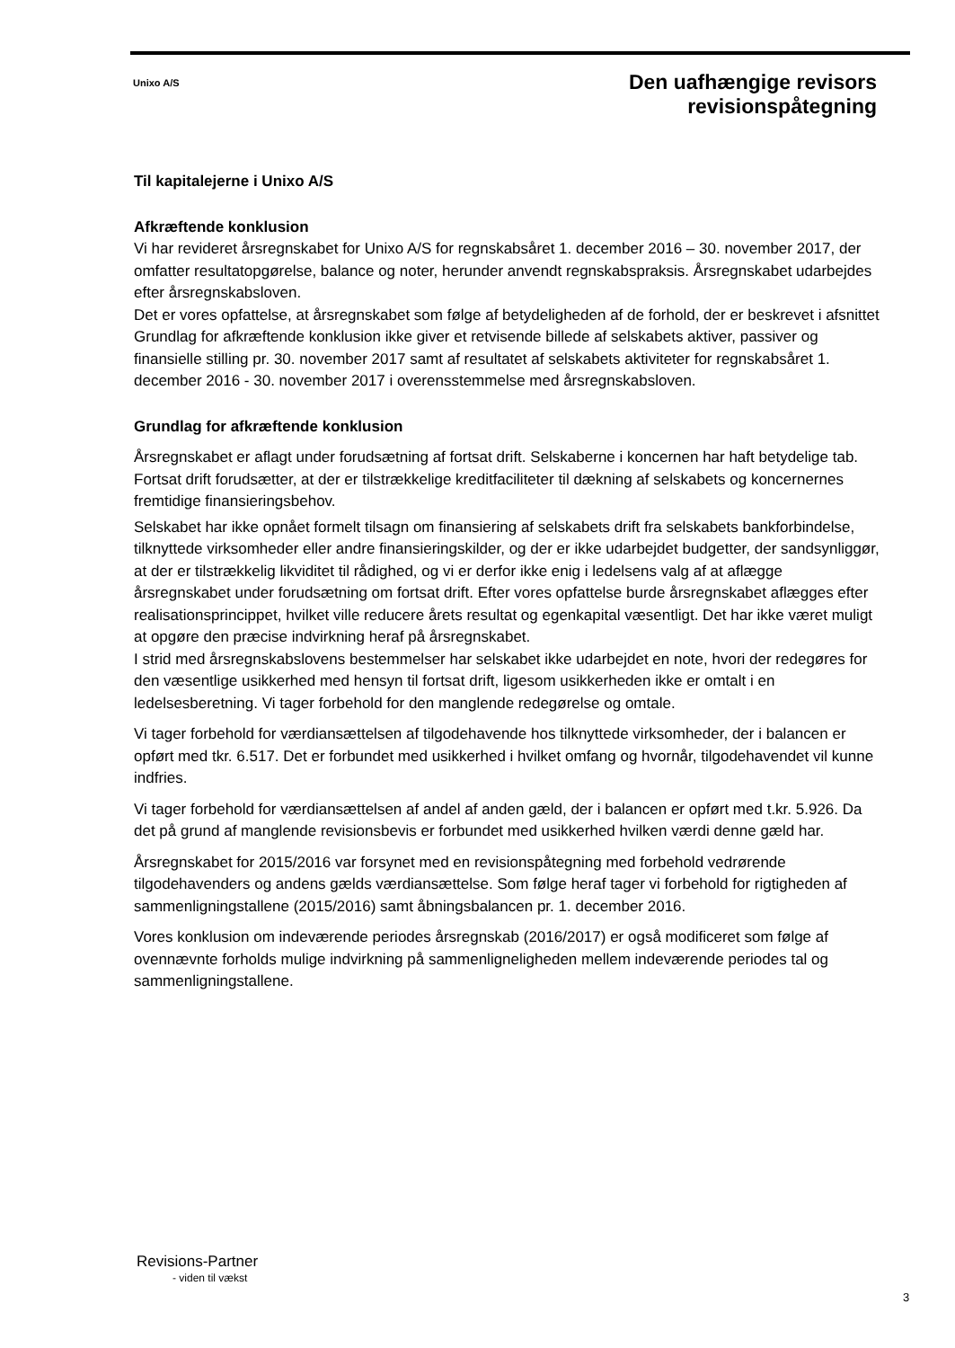Unixo A/S
Den uafhængige revisors
revisionspåtegning
Til kapitalejerne i Unixo A/S
Afkræftende konklusion
Vi har revideret årsregnskabet for Unixo A/S for regnskabsåret 1. december 2016 – 30. november 2017, der omfatter resultatopgørelse, balance og noter, herunder anvendt regnskabspraksis. Årsregnskabet udarbejdes efter årsregnskabsloven.
Det er vores opfattelse, at årsregnskabet som følge af betydeligheden af de forhold, der er beskrevet i afsnittet Grundlag for afkræftende konklusion ikke giver et retvisende billede af selskabets aktiver, passiver og finansielle stilling pr. 30. november 2017 samt af resultatet af selskabets aktiviteter for regnskabsåret 1. december 2016 - 30. november 2017 i overensstemmelse med årsregnskabsloven.
Grundlag for afkræftende konklusion
Årsregnskabet er aflagt under forudsætning af fortsat drift. Selskaberne i koncernen har haft betydelige tab. Fortsat drift forudsætter, at der er tilstrækkelige kreditfaciliteter til dækning af selskabets og koncernernes fremtidige finansieringsbehov.
Selskabet har ikke opnået formelt tilsagn om finansiering af selskabets drift fra selskabets bankforbindelse, tilknyttede virksomheder eller andre finansieringskilder, og der er ikke udarbejdet budgetter, der sandsynliggør, at der er tilstrækkelig likviditet til rådighed, og vi er derfor ikke enig i ledelsens valg af at aflægge årsregnskabet under forudsætning om fortsat drift. Efter vores opfattelse burde årsregnskabet aflægges efter realisationsprincippet, hvilket ville reducere årets resultat og egenkapital væsentligt. Det har ikke været muligt at opgøre den præcise indvirkning heraf på årsregnskabet.
I strid med årsregnskabslovens bestemmelser har selskabet ikke udarbejdet en note, hvori der redegøres for den væsentlige usikkerhed med hensyn til fortsat drift, ligesom usikkerheden ikke er omtalt i en ledelsesberetning. Vi tager forbehold for den manglende redegørelse og omtale.
Vi tager forbehold for værdiansættelsen af tilgodehavende hos tilknyttede virksomheder, der i balancen er opført med tkr. 6.517. Det er forbundet med usikkerhed i hvilket omfang og hvornår, tilgodehavendet vil kunne indfries.
Vi tager forbehold for værdiansættelsen af andel af anden gæld, der i balancen er opført med t.kr. 5.926. Da det på grund af manglende revisionsbevis er forbundet med usikkerhed hvilken værdi denne gæld har.
Årsregnskabet for 2015/2016 var forsynet med en revisionspåtegning med forbehold vedrørende tilgodehavenders og andens gælds værdiansættelse. Som følge heraf tager vi forbehold for rigtigheden af sammenligningstallene (2015/2016) samt åbningsbalancen pr. 1. december 2016.
Vores konklusion om indeværende periodes årsregnskab (2016/2017) er også modificeret som følge af ovennævnte forholds mulige indvirkning på sammenligneligheden mellem indeværende periodes tal og sammenligningstallene.
Revisions-Partner
- viden til vækst
3